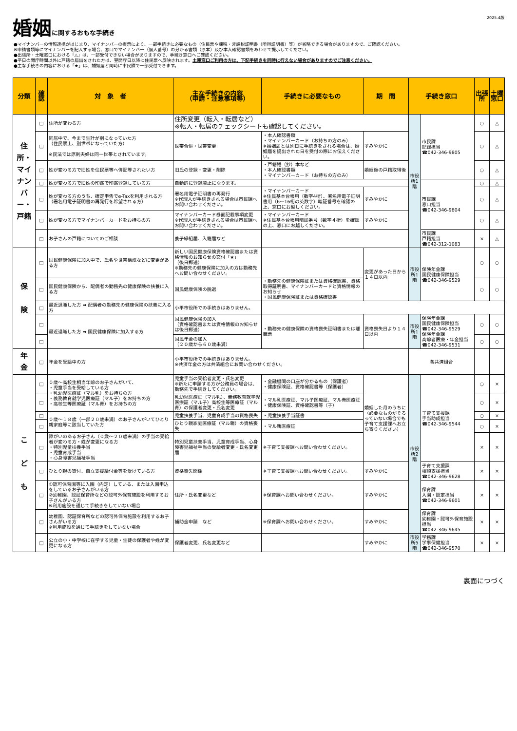婚姻に関するおもな手続き
2025.4版
●マイナンバーの情報連携がはじまり、マイナンバーの提示により、一部手続きに必要なもの（住民票や課税・非課税証明書（所得証明書）等）が省略できる場合がありますので、ご確認ください。
※申請書類等にマイナンバーを記入する場合、窓口でマイナンバー（個人番号）の分かる書類（原本）及び本人確認書類をあわせて提示してください。
●出張所・土曜窓口における「△」は、一部受付できない場合がありますので、手続き窓口へご確認ください。
●平日の開庁時間以外に戸籍の届出をされた方は、翌開庁日以降に住民票へ反映されます。土曜窓口ご利用の方は、下記手続きを同時に行えない場合がありますのでご注意ください。
●主な手続きの内容における「★」は、婚姻届と同時に市民課で一部受付できます。
| 分類 | 確認 | 対 象 者 | 主な手続きの内容 （申請・注意事項等） | 手続きに必要なもの | 期 間 | 手続き窓口 | | 出張所 | 土曜窓口 |
| --- | --- | --- | --- | --- | --- | --- | --- | --- | --- |
| 住所・マイナンバー・戸籍 | □ | 住所が変わる方 | 住所変更（転入・転居など） ※転入・転居のチェックシートも確認してください。 | | | 市役所1階 | 市民課 記録担当 ☎042-346-9805 | ○ | △ |
| | □ | 同居中で、今まで生計が別になっていた方 （住民票上、別世帯になっていた方） ※民法では原則夫婦は同一世帯とされています。 | 世帯合併・世帯変更 | ・本人確認書類 ・マイナンバーカード（お持ちの方のみ） ※婚姻届とは別日に手続きをされる場合は、婚姻届を提出された日を受付の際にお伝えください。 | すみやかに | | | ○ | △ |
| | □ | 姓が変わる方で旧姓を住民票等へ併記等されたい方 | 旧氏の登録・変更・削除 | ・戸籍謄（抄）本など ・本人確認書類 ・マイナンバーカード（お持ちの方のみ） | 婚姻後の戸籍取得後 | | | ○ | △ |
| | □ | 姓が変わる方で旧姓の印鑑で印鑑登録している方 | 自動的に登録廃止になります。 | | | | 市民課 窓口担当 ☎042-346-9804 | ○ | △ |
| | □ | 姓が変わる方のうち、確定申告でe-Taxを利用される方 （署名用電子証明書の再発行を希望される方） | 署名用電子証明書の再発行 ※代理人が手続きされる場合は市民課へお問い合わせください。 | ・マイナンバーカード ※住民基本台帳用（数字4桁）、署名用電子証明書用（6～16桁の英数字）暗証番号を確認の上、窓口にお越しください。 | すみやかに | | | ○ | △ |
| | □ | 姓が変わる方でマイナンバーカードをお持ちの方 | マイナンバーカード券面記載事項変更 ※代理人が手続きされる場合は市民課へお問い合わせください。 | ・マイナンバーカード ※住民基本台帳用暗証番号（数字４桁）を確認の上、窓口にお越しください。 | すみやかに | | | ○ | △ |
| | □ | お子さんの戸籍についてのご相談 | 養子縁組届、入籍届など | | | | 市民課 戸籍担当 ☎042-312-1083 | × | △ |
| 保 険 | □ | 国民健康保険に加入中で、氏名や世帯構成などに変更がある方 | 新しい国民健康保険資格確認書または資格情報のお知らせの交付「★」 （後日郵送） ※勤務先の健康保険に加入の方は勤務先へお問い合わせください。 | | 変更があった日から１４日以内 | 市役所1階 | 保険年金課 国民健康保険担当 ☎042-346-9529 | ○ | ○ |
| | □ | 国民健康保険から、配偶者の勤務先の健康保険の扶養に入る方 | 国民健康保険の脱退 | ・勤務先の健康保険証または資格確認書、資格取得証明書、マイナンバーカードと資格情報のお知らせ ・国民健康保険証または資格確認書 | | | | ○ | ○ |
| | □ | 最近退職した方 ➡ 配偶者の勤務先の健康保険の扶養に入る方 | 小平市役所での手続きはありません。 | | | | | | |
| | □ | 最近退職した方 ➡ 国民健康保険に加入する方 | 国民健康保険の加入 （資格確認書または資格情報のお知らせは後日郵送） | ・勤務先の健康保険の資格喪失証明書または離職票 | 資格喪失日より１４日以内 | 市役所1階 | 保険年金課 国民健康保険担当 ☎042-346-9529 保険年金課 高齢者医療・年金担当 ☎042-346-9531 | ○ | ○ |
| | □ | | 国民年金の加入 （２０歳から６０歳未満） | | | | | ○ | ○ |
| 年 金 | □ | 年金を受給中の方 | 小平市役所での手続きはありません。 ※共済年金の方は共済組合にお問い合わせください。 | | | 各共済組合 | | | |
| こ ど も | □ | ０歳～高校生相当年齢のお子さんがいて、 ・児童手当を受給している方 ・乳幼児医療証（マル乳）をお持ちの方 ・義務教育就学児医療証（マル子）をお持ちの方 ・高校生等医療証（マル青）をお持ちの方 | 児童手当の受給者変更・氏名変更 ※新たに申請する方が公務員の場合は、勤務先で手続きしてください。 | ・金融機関の口座が分かるもの（保護者） ・健康保険証、資格確認書等（保護者） | 婚姻した月のうちに （必要なものがそろっていない場合でも子育て支援課へお立ち寄りください） | 市役所2階 | 子育て支援課 手当助成担当 ☎042-346-9544 | ○ | × |
| | □ | | 乳幼児医療証（マル乳）、義務教育就学児医療証（マル子）高校生等医療証（マル青）の保護者変更・氏名変更 | ・マル乳医療証、マル子医療証、マル青医療証 ・健康保険証、資格確認書等（子） | | | | ○ | × |
| | □ | ０歳～１８歳（一部２０歳未満）のお子さんがいてひとり親家庭等に該当していた方 | 児童扶養手当、児童育成手当の資格喪失 | ・児童扶養手当証書 | | | | ○ | × |
| | □ | | ひとり親家庭医療証（マル親）の資格喪失 | ・マル親医療証 | | | | ○ | × |
| | □ | 障がいのあるお子さん（０歳～２０歳未満）の手当の受給者が変わる方・姓が変更になる方 ・特別児童扶養手当 ・児童育成手当 ・心身障害児福祉手当 | 特別児童扶養手当、児童育成手当、心身障害児福祉手当の受給者変更・氏名変更届 | ※子育て支援課へお問い合わせください。 | | | | × | × |
| | □ | ひとり親の貸付、自立支援給付金等を受けている方 | 資格喪失関係 | ※子育て支援課へお問い合わせください。 | すみやかに | | 子育て支援課 相談支援担当 ☎042-346-9628 | × | × |
| | □ | ①認可保育園等に入園（内定）している、または入園申込をしているお子さんがいる方 ②幼稚園、認証保育所などの認可外保育施設を利用するお子さんがいる方 ※利用施設を通じて手続きをしていない場合 | 住所・氏名変更など | ※保育課へお問い合わせください。 | すみやかに | | 保育課 入園・認定担当 ☎042-346-9601 | × | × |
| | □ | 幼稚園、認証保育所などの認可外保育施設を利用するお子さんがいる方 ※利用施設を通じて手続きをしていない場合 | 補助金申請 など | ※保育課へお問い合わせください。 | すみやかに | | 保育課 幼稚園・認可外保育施設担当 ☎042-346-9645 | × | × |
| | □ | 公立の小・中学校に在学する児童・生徒の保護者や姓が変更になる方 | 保護者変更、氏名変更など | | すみやかに | 市役所5階 | 学務課 学事保健担当 ☎042-346-9570 | × | × |
裏面につづく